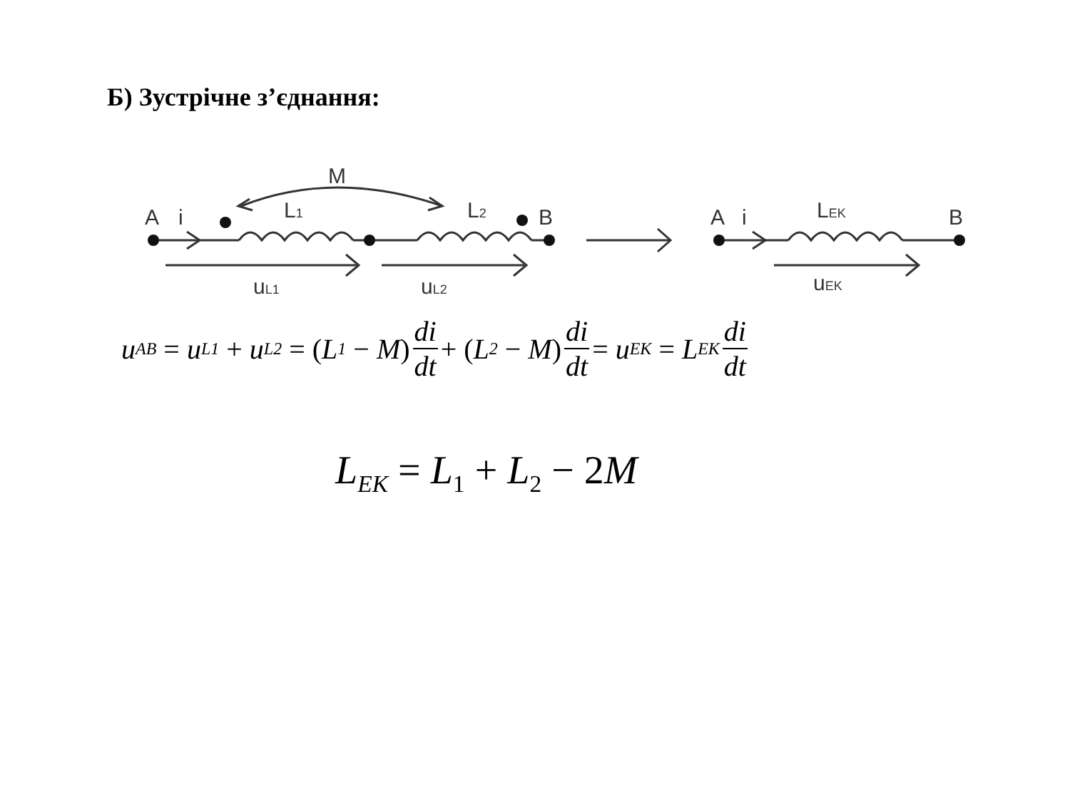Б) Зустрічне з’єднання:
M
A
i
L1
L2
B
uL1
uL2
A
i
LEK
B
uEK
u<sub>AB</sub> = u<sub>L1</sub> + u<sub>L2</sub> = (L<sub>1</sub> − M) di dt + (L<sub>2</sub> − M) di dt = u<sub>EK</sub> = L<sub>EK</sub> di dt
L<sub>EK</sub> = L<sub>1</sub> + L<sub>2</sub> − 2 M